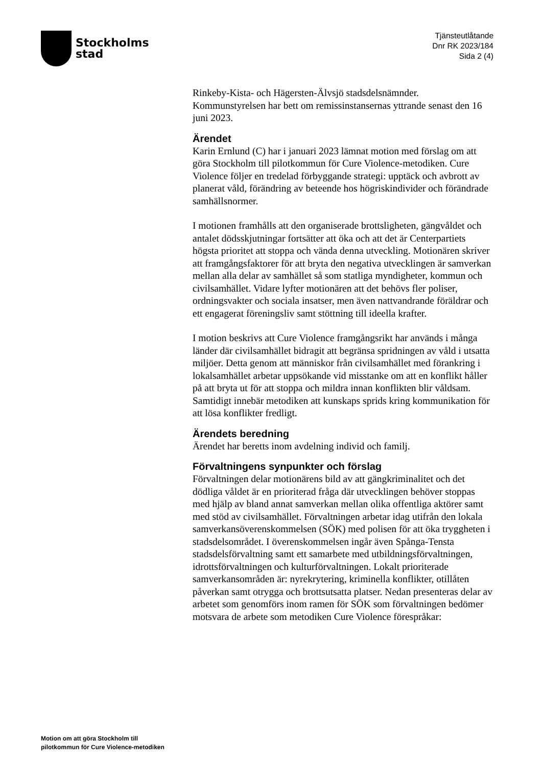Stockholms
stad
Tjänsteutlåtande
Dnr RK 2023/184
Sida 2 (4)
Rinkeby-Kista- och Hägersten-Älvsjö stadsdelsnämnder. Kommunstyrelsen har bett om remissinstansernas yttrande senast den 16 juni 2023.
Ärendet
Karin Ernlund (C) har i januari 2023 lämnat motion med förslag om att göra Stockholm till pilotkommun för Cure Violence-metodiken. Cure Violence följer en tredelad förbyggande strategi: upptäck och avbrott av planerat våld, förändring av beteende hos högriskindivider och förändrade samhällsnormer.
I motionen framhålls att den organiserade brottsligheten, gängvåldet och antalet dödsskjutningar fortsätter att öka och att det är Centerpartiets högsta prioritet att stoppa och vända denna utveckling. Motionären skriver att framgångsfaktorer för att bryta den negativa utvecklingen är samverkan mellan alla delar av samhället så som statliga myndigheter, kommun och civilsamhället. Vidare lyfter motionären att det behövs fler poliser, ordningsvakter och sociala insatser, men även nattvandrande föräldrar och ett engagerat föreningsliv samt stöttning till ideella krafter.
I motion beskrivs att Cure Violence framgångsrikt har används i många länder där civilsamhället bidragit att begränsa spridningen av våld i utsatta miljöer. Detta genom att människor från civilsamhället med förankring i lokalsamhället arbetar uppsökande vid misstanke om att en konflikt håller på att bryta ut för att stoppa och mildra innan konflikten blir våldsam. Samtidigt innebär metodiken att kunskaps sprids kring kommunikation för att lösa konflikter fredligt.
Ärendets beredning
Ärendet har beretts inom avdelning individ och familj.
Förvaltningens synpunkter och förslag
Förvaltningen delar motionärens bild av att gängkriminalitet och det dödliga våldet är en prioriterad fråga där utvecklingen behöver stoppas med hjälp av bland annat samverkan mellan olika offentliga aktörer samt med stöd av civilsamhället. Förvaltningen arbetar idag utifrån den lokala samverkansöverenskommelsen (SÖK) med polisen för att öka tryggheten i stadsdelsområdet. I överenskommelsen ingår även Spånga-Tensta stadsdelsförvaltning samt ett samarbete med utbildningsförvaltningen, idrottsförvaltningen och kulturförvaltningen. Lokalt prioriterade samverkansområden är: nyrekrytering, kriminella konflikter, otillåten påverkan samt otrygga och brottsutsatta platser. Nedan presenteras delar av arbetet som genomförs inom ramen för SÖK som förvaltningen bedömer motsvara de arbete som metodiken Cure Violence förespråkar:
Motion om att göra Stockholm till
pilotkommun för Cure Violence-metodiken